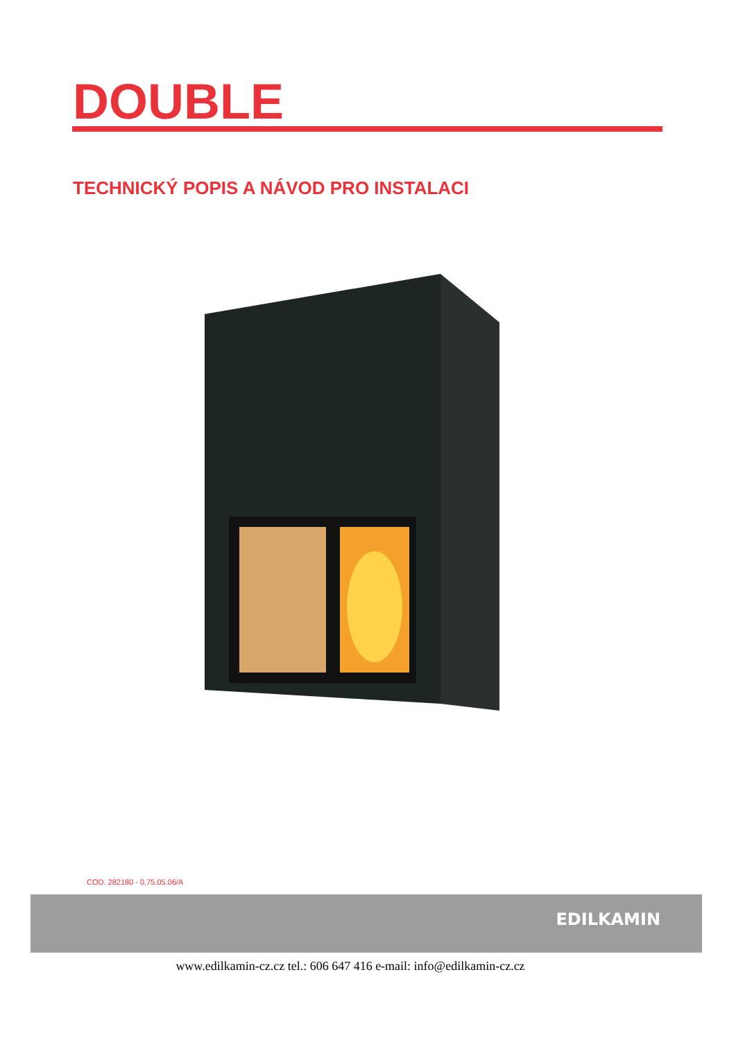DOUBLE
TECHNICKÝ POPIS A NÁVOD PRO INSTALACI
COD. 282180 - 0,75.05.06/A
EDILKAMIN
www.edilkamin-cz.cz tel.: 606 647 416 e-mail: info@edilkamin-cz.cz